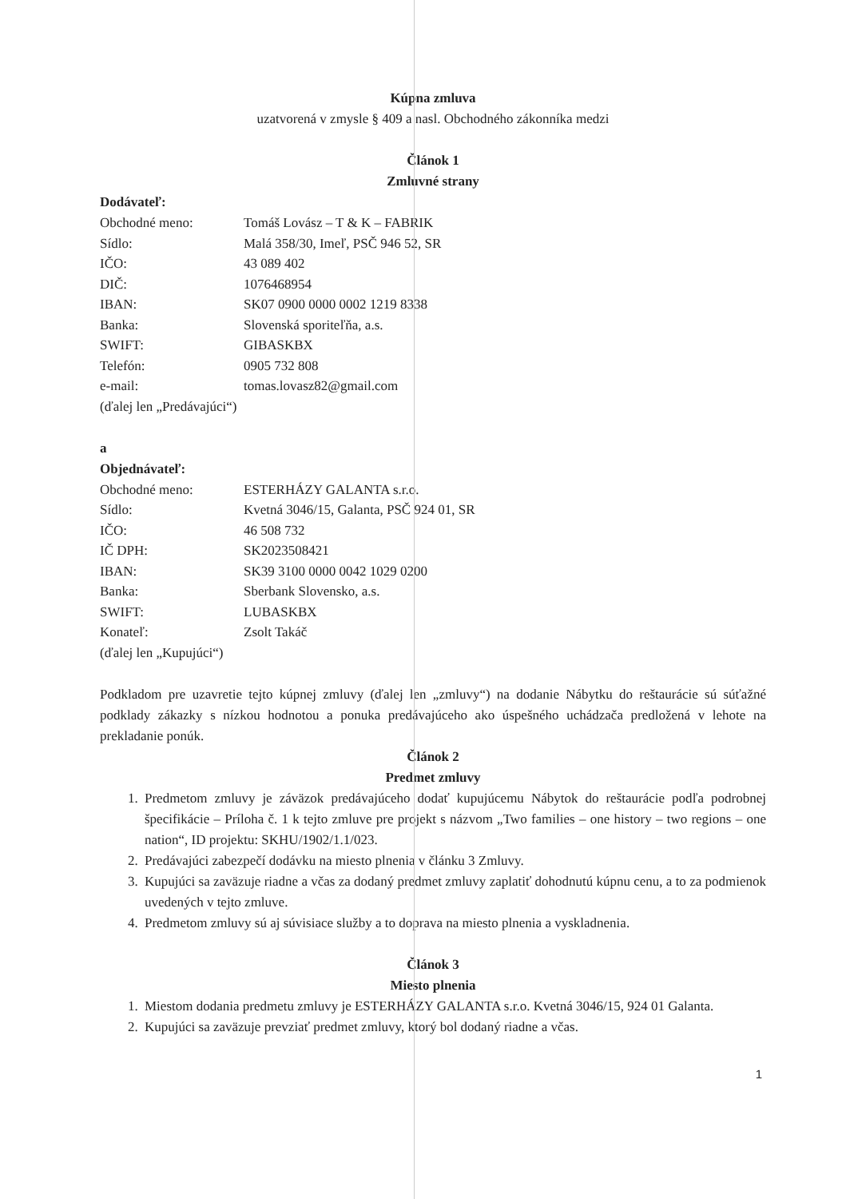Kúpna zmluva
uzatvorená v zmysle § 409 a nasl. Obchodného zákonníka medzi
Článok 1
Zmluvné strany
Dodávateľ:
Obchodné meno: Tomáš Lovász – T & K – FABRIK
Sídlo: Malá 358/30, Imeľ, PSČ 946 52, SR
IČO: 43 089 402
DIČ: 1076468954
IBAN: SK07 0900 0000 0002 1219 8338
Banka: Slovenská sporiteľňa, a.s.
SWIFT: GIBASKBX
Telefón: 0905 732 808
e-mail: tomas.lovasz82@gmail.com
(ďalej len „Predávajúci“)
a
Objednávateľ:
Obchodné meno: ESTERHÁZY GALANTA s.r.o.
Sídlo: Kvetná 3046/15, Galanta, PSČ 924 01, SR
IČO: 46 508 732
IČ DPH: SK2023508421
IBAN: SK39 3100 0000 0042 1029 0200
Banka: Sberbank Slovensko, a.s.
SWIFT: LUBASKBX
Konateľ: Zsolt Takáč
(ďalej len „Kupujúci“)
Podkladom pre uzavretie tejto kúpnej zmluvy (ďalej len „zmluvy“) na dodanie Nábytku do reštaurácie sú súťažné podklady zákazky s nízkou hodnotou a ponuka predávajúceho ako úspešného uchádzača predložená v lehote na prekladanie ponúk.
Článok 2
Predmet zmluvy
1. Predmetom zmluvy je záväzok predávajúceho dodať kupujúcemu Nábytok do reštaurácie podľa podrobnej špecifikácie – Príloha č. 1 k tejto zmluve pre projekt s názvom „Two families – one history – two regions – one nation“, ID projektu: SKHU/1902/1.1/023.
2. Predávajúci zabezpečí dodávku na miesto plnenia v článku 3 Zmluvy.
3. Kupujúci sa zaväzuje riadne a včas za dodaný predmet zmluvy zaplatiť dohodnutú kúpnu cenu, a to za podmienok uvedených v tejto zmluve.
4. Predmetom zmluvy sú aj súvisiace služby a to doprava na miesto plnenia a vyskladnenia.
Článok 3
Miesto plnenia
1. Miestom dodania predmetu zmluvy je ESTERHÁZY GALANTA s.r.o. Kvetná 3046/15, 924 01 Galanta.
2. Kupujúci sa zaväzuje prevziať predmet zmluvy, ktorý bol dodaný riadne a včas.
1